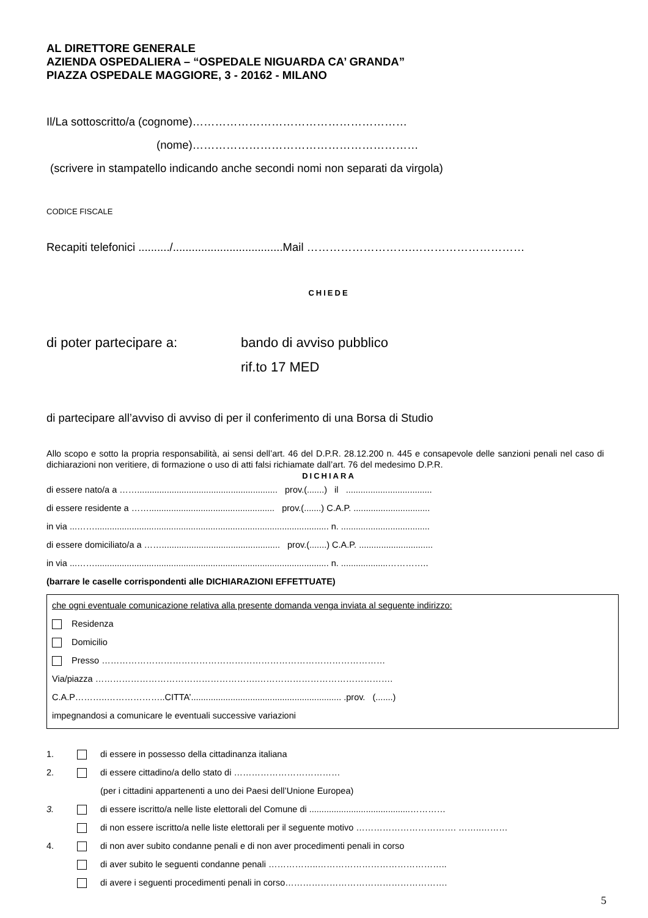AL DIRETTORE GENERALE
AZIENDA OSPEDALIERA – “OSPEDALE NIGUARDA CA’ GRANDA”
PIAZZA OSPEDALE MAGGIORE, 3 - 20162 - MILANO
Il/La sottoscritto/a (cognome)…………………………………………………
(nome)……………………………………………………
(scrivere in stampatello indicando anche secondi nomi non separati da virgola)
CODICE FISCALE
Recapiti telefonici ........../...................................Mail ……………………….…………………………
CHIEDE
di poter partecipare a: bando di avviso pubblico
rif.to 17 MED
di partecipare all’avviso di avviso di per il conferimento di una Borsa di Studio
Allo scopo e sotto la propria responsabilità, ai sensi dell’art. 46 del D.P.R. 28.12.200 n. 445 e consapevole delle sanzioni penali nel caso di dichiarazioni non veritiere, di formazione o uso di atti falsi richiamate dall’art. 76 del medesimo D.P.R.
DICHIARA
di essere nato/a a ……......................................................... prov.(.......) il ...................................
di essere residente a ……................................................... prov.(.......) C.A.P. ...............................
in via ...……............................................................................................... n. ....................................
di essere domiciliato/a a ……................................................ prov.(.......) C.A.P. ..............................
in via ...……............................................................................................... n. ...................…………..
(barrare le caselle corrispondenti alle DICHIARAZIONI EFFETTUATE)
che ogni eventuale comunicazione relativa alla presente domanda venga inviata al seguente indirizzo:
Residenza
Domicilio
Presso ……………………………………………………………………………………
Via/piazza ……………………………………………….……………………………………….
C.A.P………..………………..CITTA’............................................................. .prov. (.......)
impegnandosi a comunicare le eventuali successive variazioni
1. di essere in possesso della cittadinanza italiana
2. di essere cittadino/a dello stato di ………………………………
(per i cittadini appartenenti a uno dei Paesi dell’Unione Europea)
3. di essere iscritto/a nelle liste elettorali del Comune di .........................................…………
di non essere iscritto/a nelle liste elettorali per il seguente motivo ……………………………. ……..………
4. di non aver subito condanne penali e di non aver procedimenti penali in corso
di aver subito le seguenti condanne penali ……………..……………………………………..
di avere i seguenti procedimenti penali in corso……………………………………………….
5